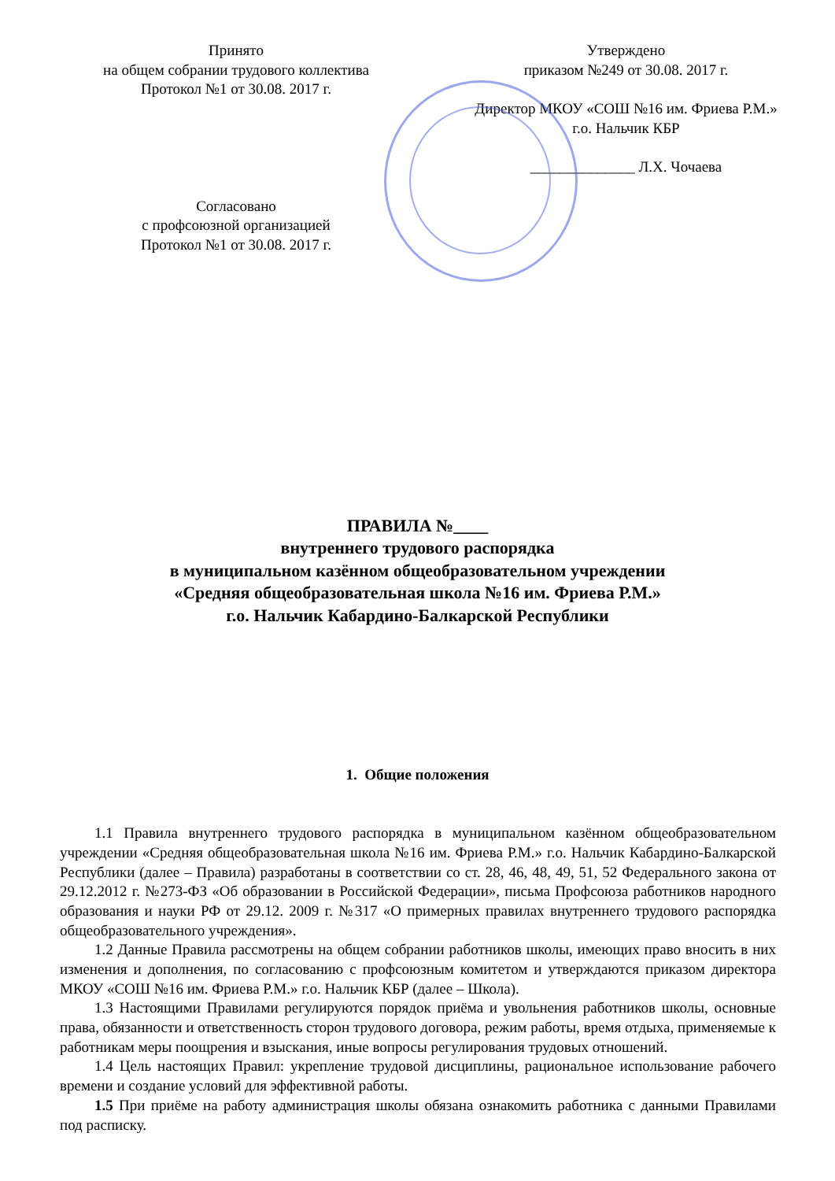Принято
на общем собрании трудового коллектива
Протокол №1 от 30.08. 2017 г.
Согласовано
с профсоюзной организацией
Протокол №1 от 30.08. 2017 г.
Утверждено
приказом №249 от 30.08. 2017 г.
Директор МКОУ «СОШ №16 им. Фриева Р.М.»
г.о. Нальчик КБР
______________ Л.Х. Чочаева
ПРАВИЛА №____
внутреннего трудового распорядка
в муниципальном казённом общеобразовательном учреждении
«Средняя общеобразовательная школа №16 им. Фриева Р.М.»
г.о. Нальчик Кабардино-Балкарской Республики
1. Общие положения
1.1 Правила внутреннего трудового распорядка в муниципальном казённом общеобразовательном учреждении «Средняя общеобразовательная школа №16 им. Фриева Р.М.» г.о. Нальчик Кабардино-Балкарской Республики (далее – Правила) разработаны в соответствии со ст. 28, 46, 48, 49, 51, 52 Федерального закона от 29.12.2012 г. №273-ФЗ «Об образовании в Российской Федерации», письма Профсоюза работников народного образования и науки РФ от 29.12. 2009 г. №317 «О примерных правилах внутреннего трудового распорядка общеобразовательного учреждения».
1.2 Данные Правила рассмотрены на общем собрании работников школы, имеющих право вносить в них изменения и дополнения, по согласованию с профсоюзным комитетом и утверждаются приказом директора МКОУ «СОШ №16 им. Фриева Р.М.» г.о. Нальчик КБР (далее – Школа).
1.3 Настоящими Правилами регулируются порядок приёма и увольнения работников школы, основные права, обязанности и ответственность сторон трудового договора, режим работы, время отдыха, применяемые к работникам меры поощрения и взыскания, иные вопросы регулирования трудовых отношений.
1.4 Цель настоящих Правил: укрепление трудовой дисциплины, рациональное использование рабочего времени и создание условий для эффективной работы.
1.5 При приёме на работу администрация школы обязана ознакомить работника с данными Правилами под расписку.